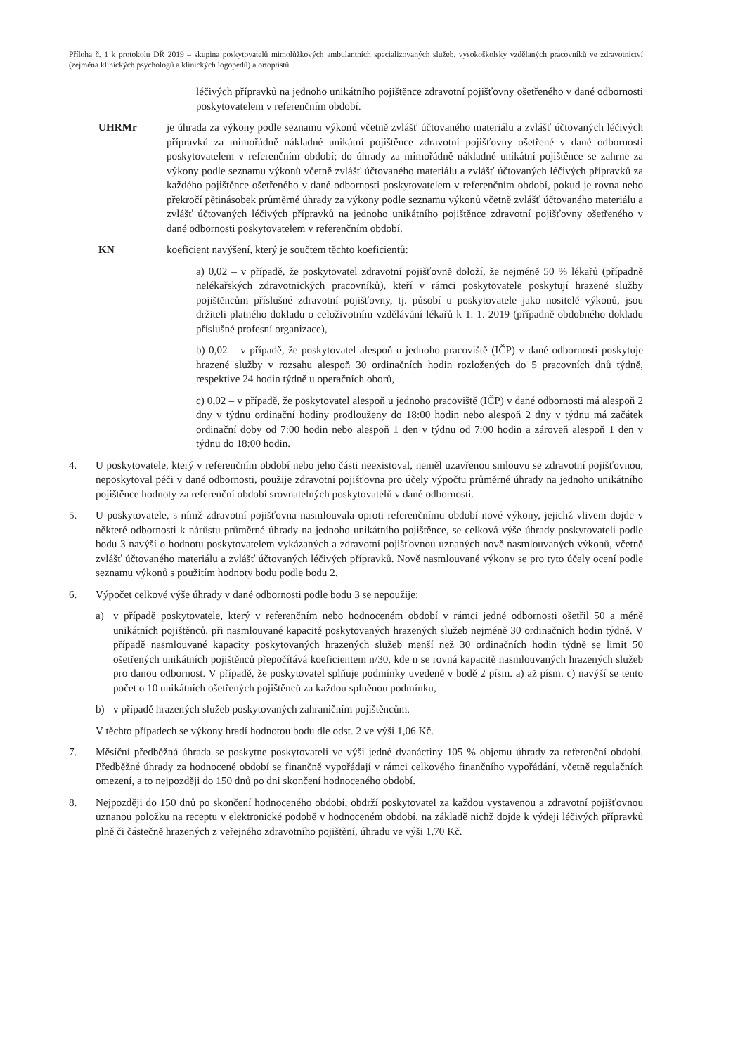Příloha č. 1 k protokolu DŘ 2019 – skupina poskytovatelů mimolůžkových ambulantních specializovaných služeb, vysokoškolsky vzdělaných pracovníků ve zdravotnictví (zejména klinických psychologů a klinických logopedů) a ortoptistů
léčivých přípravků na jednoho unikátního pojištěnce zdravotní pojišťovny ošetřeného v dané odbornosti poskytovatelem v referenčním období.
UHRMr je úhrada za výkony podle seznamu výkonů včetně zvlášť účtovaného materiálu a zvlášť účtovaných léčivých přípravků za mimořádně nákladné unikátní pojištěnce zdravotní pojišťovny ošetřené v dané odbornosti poskytovatelem v referenčním období; do úhrady za mimořádně nákladné unikátní pojištěnce se zahrne za výkony podle seznamu výkonů včetně zvlášť účtovaného materiálu a zvlášť účtovaných léčivých přípravků za každého pojištěnce ošetřeného v dané odbornosti poskytovatelem v referenčním období, pokud je rovna nebo překročí pětinásobek průměrné úhrady za výkony podle seznamu výkonů včetně zvlášť účtovaného materiálu a zvlášť účtovaných léčivých přípravků na jednoho unikátního pojištěnce zdravotní pojišťovny ošetřeného v dané odbornosti poskytovatelem v referenčním období.
KN koeficient navýšení, který je součtem těchto koeficientů:
a) 0,02 – v případě, že poskytovatel zdravotní pojišťovně doloží, že nejméně 50 % lékařů (případně nelékařských zdravotnických pracovníků), kteří v rámci poskytovatele poskytují hrazené služby pojištěncům příslušné zdravotní pojišťovny, tj. působí u poskytovatele jako nositelé výkonů, jsou držiteli platného dokladu o celoživotním vzdělávání lékařů k 1. 1. 2019 (případně obdobného dokladu příslušné profesní organizace),
b) 0,02 – v případě, že poskytovatel alespoň u jednoho pracoviště (IČP) v dané odbornosti poskytuje hrazené služby v rozsahu alespoň 30 ordinačních hodin rozložených do 5 pracovních dnů týdně, respektive 24 hodin týdně u operačních oborů,
c) 0,02 – v případě, že poskytovatel alespoň u jednoho pracoviště (IČP) v dané odbornosti má alespoň 2 dny v týdnu ordinační hodiny prodlouženy do 18:00 hodin nebo alespoň 2 dny v týdnu má začátek ordinační doby od 7:00 hodin nebo alespoň 1 den v týdnu od 7:00 hodin a zároveň alespoň 1 den v týdnu do 18:00 hodin.
4. U poskytovatele, který v referenčním období nebo jeho části neexistoval, neměl uzavřenou smlouvu se zdravotní pojišťovnou, neposkytoval péči v dané odbornosti, použije zdravotní pojišťovna pro účely výpočtu průměrné úhrady na jednoho unikátního pojištěnce hodnoty za referenční období srovnatelných poskytovatelů v dané odbornosti.
5. U poskytovatele, s nímž zdravotní pojišťovna nasmlouvala oproti referenčnímu období nové výkony, jejichž vlivem dojde v některé odbornosti k nárůstu průměrné úhrady na jednoho unikátního pojištěnce, se celková výše úhrady poskytovateli podle bodu 3 navýší o hodnotu poskytovatelem vykázaných a zdravotní pojišťovnou uznaných nově nasmlouvaných výkonů, včetně zvlášť účtovaného materiálu a zvlášť účtovaných léčivých přípravků. Nově nasmlouvané výkony se pro tyto účely ocení podle seznamu výkonů s použitím hodnoty bodu podle bodu 2.
6. Výpočet celkové výše úhrady v dané odbornosti podle bodu 3 se nepoužije:
a) v případě poskytovatele, který v referenčním nebo hodnoceném období v rámci jedné odbornosti ošetřil 50 a méně unikátních pojištěnců, při nasmlouvané kapacitě poskytovaných hrazených služeb nejméně 30 ordinačních hodin týdně. V případě nasmlouvané kapacity poskytovaných hrazených služeb menší než 30 ordinačních hodin týdně se limit 50 ošetřených unikátních pojištěnců přepočítává koeficientem n/30, kde n se rovná kapacitě nasmlouvaných hrazených služeb pro danou odbornost. V případě, že poskytovatel splňuje podmínky uvedené v bodě 2 písm. a) až písm. c) navýší se tento počet o 10 unikátních ošetřených pojištěnců za každou splněnou podmínku,
b) v případě hrazených služeb poskytovaných zahraničním pojištěncům.
V těchto případech se výkony hradí hodnotou bodu dle odst. 2 ve výši 1,06 Kč.
7. Měsíční předběžná úhrada se poskytne poskytovateli ve výši jedné dvanáctiny 105 % objemu úhrady za referenční období. Předběžné úhrady za hodnocené období se finančně vypořádají v rámci celkového finančního vypořádání, včetně regulačních omezení, a to nejpozději do 150 dnů po dni skončení hodnoceného období.
8. Nejpozději do 150 dnů po skončení hodnoceného období, obdrží poskytovatel za každou vystavenou a zdravotní pojišťovnou uznanou položku na receptu v elektronické podobě v hodnoceném období, na základě nichž dojde k výdeji léčivých přípravků plně či částečně hrazených z veřejného zdravotního pojištění, úhradu ve výši 1,70 Kč.